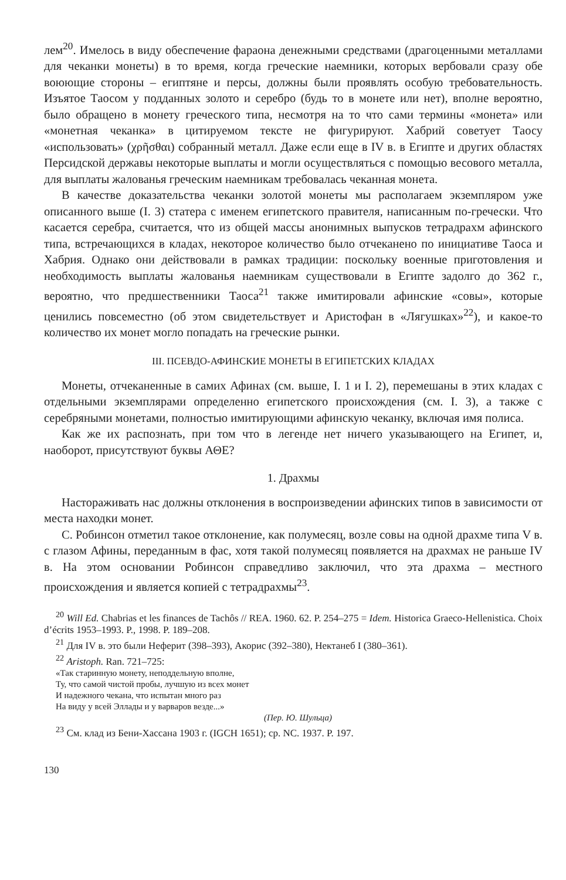лем<sup>20</sup>. Имелось в виду обеспечение фараона денежными средствами (драгоценными металлами для чеканки монеты) в то время, когда греческие наемники, которых вербовали сразу обе воюющие стороны – египтяне и персы, должны были проявлять особую требовательность. Изъятое Таосом у подданных золото и серебро (будь то в монете или нет), вполне вероятно, было обращено в монету греческого типа, несмотря на то что сами термины «монета» или «монетная чеканка» в цитируемом тексте не фигурируют. Хабрий советует Таосу «использовать» (χρῆσθαι) собранный металл. Даже если еще в IV в. в Египте и других областях Персидской державы некоторые выплаты и могли осуществляться с помощью весового металла, для выплаты жалованья греческим наемникам требовалась чеканная монета.
В качестве доказательства чеканки золотой монеты мы располагаем экземпляром уже описанного выше (I. 3) статера с именем египетского правителя, написанным по-гречески. Что касается серебра, считается, что из общей массы анонимных выпусков тетрадрахм афинского типа, встречающихся в кладах, некоторое количество было отчеканено по инициативе Таоса и Хабрия. Однако они действовали в рамках традиции: поскольку военные приготовления и необходимость выплаты жалованья наемникам существовали в Египте задолго до 362 г., вероятно, что предшественники Таоса<sup>21</sup> также имитировали афинские «совы», которые ценились повсеместно (об этом свидетельствует и Аристофан в «Лягушках»<sup>22</sup>), и какое-то количество их монет могло попадать на греческие рынки.
III. ПСЕВДО-АФИНСКИЕ МОНЕТЫ В ЕГИПЕТСКИХ КЛАДАХ
Монеты, отчеканенные в самих Афинах (см. выше, I. 1 и I. 2), перемешаны в этих кладах с отдельными экземплярами определенно египетского происхождения (см. I. 3), а также с серебряными монетами, полностью имитирующими афинскую чеканку, включая имя полиса.
Как же их распознать, при том что в легенде нет ничего указывающего на Египет, и, наоборот, присутствуют буквы ΑΘΕ?
1. Драхмы
Настораживать нас должны отклонения в воспроизведении афинских типов в зависимости от места находки монет.
С. Робинсон отметил такое отклонение, как полумесяц, возле совы на одной драхме типа V в. с глазом Афины, переданным в фас, хотя такой полумесяц появляется на драхмах не раньше IV в. На этом основании Робинсон справедливо заключил, что эта драхма – местного происхождения и является копией с тетрадрахмы<sup>23</sup>.
<sup>20</sup> Will Ed. Chabrias et les finances de Tachôs // REA. 1960. 62. P. 254–275 = Idem. Historica Graeco-Hellenistica. Choix d’écrits 1953–1993. P., 1998. P. 189–208.
<sup>21</sup> Для IV в. это были Неферит (398–393), Акорис (392–380), Нектанеб I (380–361).
<sup>22</sup> Aristoph. Ran. 721–725:
«Так старинную монету, неподдельную вполне,
Ту, что самой чистой пробы, лучшую из всех монет
И надежного чекана, что испытан много раз
На виду у всей Эллады и у варваров везде...»
(Пер. Ю. Шульца)
<sup>23</sup> См. клад из Бени-Хассана 1903 г. (IGCH 1651); ср. NC. 1937. P. 197.
130